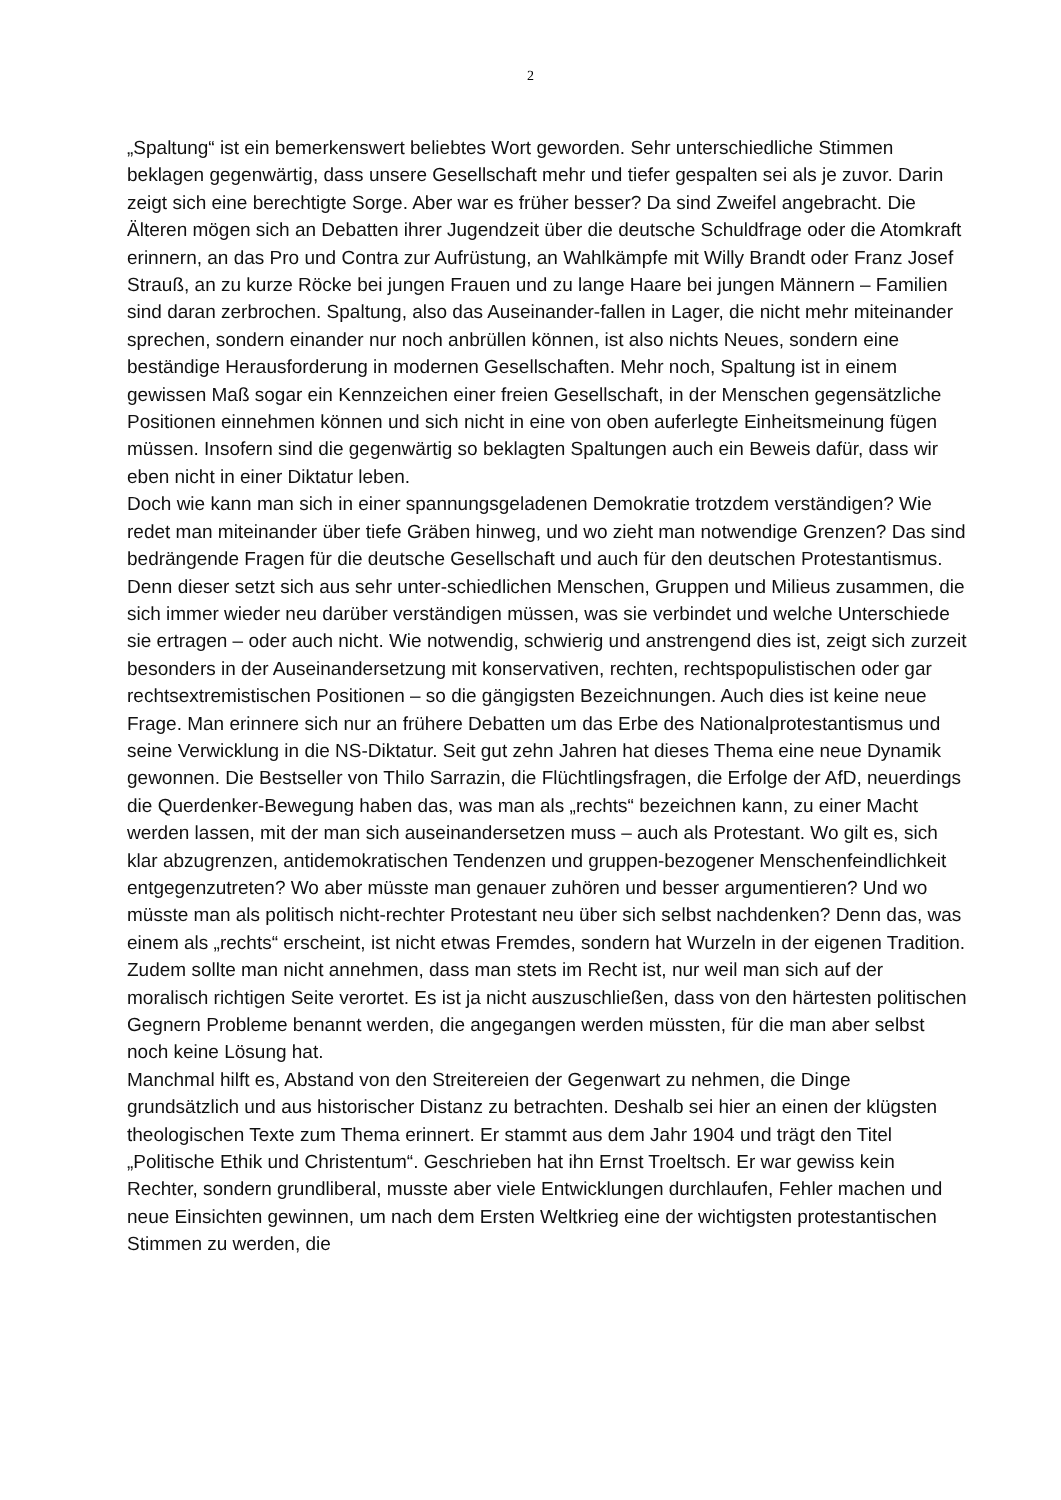2
„Spaltung“ ist ein bemerkenswert beliebtes Wort geworden. Sehr unterschiedliche Stimmen beklagen gegenwärtig, dass unsere Gesellschaft mehr und tiefer gespalten sei als je zuvor. Darin zeigt sich eine berechtigte Sorge. Aber war es früher besser? Da sind Zweifel angebracht. Die Älteren mögen sich an Debatten ihrer Jugendzeit über die deutsche Schuldfrage oder die Atomkraft erinnern, an das Pro und Contra zur Aufrüstung, an Wahlkämpfe mit Willy Brandt oder Franz Josef Strauß, an zu kurze Röcke bei jungen Frauen und zu lange Haare bei jungen Männern – Familien sind daran zerbrochen. Spaltung, also das Auseinander-fallen in Lager, die nicht mehr miteinander sprechen, sondern einander nur noch anbrüllen können, ist also nichts Neues, sondern eine beständige Herausforderung in modernen Gesellschaften. Mehr noch, Spaltung ist in einem gewissen Maß sogar ein Kennzeichen einer freien Gesellschaft, in der Menschen gegensätzliche Positionen einnehmen können und sich nicht in eine von oben auferlegte Einheitsmeinung fügen müssen. Insofern sind die gegenwärtig so beklagten Spaltungen auch ein Beweis dafür, dass wir eben nicht in einer Diktatur leben.
Doch wie kann man sich in einer spannungsgeladenen Demokratie trotzdem verständigen? Wie redet man miteinander über tiefe Gräben hinweg, und wo zieht man notwendige Grenzen? Das sind bedrängende Fragen für die deutsche Gesellschaft und auch für den deutschen Protestantismus. Denn dieser setzt sich aus sehr unter-schiedlichen Menschen, Gruppen und Milieus zusammen, die sich immer wieder neu darüber verständigen müssen, was sie verbindet und welche Unterschiede sie ertragen – oder auch nicht. Wie notwendig, schwierig und anstrengend dies ist, zeigt sich zurzeit besonders in der Auseinandersetzung mit konservativen, rechten, rechtspopulistischen oder gar rechtsextremistischen Positionen – so die gängigsten Bezeichnungen. Auch dies ist keine neue Frage. Man erinnere sich nur an frühere Debatten um das Erbe des Nationalprotestantismus und seine Verwicklung in die NS-Diktatur. Seit gut zehn Jahren hat dieses Thema eine neue Dynamik gewonnen. Die Bestseller von Thilo Sarrazin, die Flüchtlingsfragen, die Erfolge der AfD, neuerdings die Querdenker-Bewegung haben das, was man als „rechts“ bezeichnen kann, zu einer Macht werden lassen, mit der man sich auseinandersetzen muss – auch als Protestant. Wo gilt es, sich klar abzugrenzen, antidemokratischen Tendenzen und gruppen-bezogener Menschenfeindlichkeit entgegenzutreten? Wo aber müsste man genauer zuhören und besser argumentieren? Und wo müsste man als politisch nicht-rechter Protestant neu über sich selbst nachdenken? Denn das, was einem als „rechts“ erscheint, ist nicht etwas Fremdes, sondern hat Wurzeln in der eigenen Tradition. Zudem sollte man nicht annehmen, dass man stets im Recht ist, nur weil man sich auf der moralisch richtigen Seite verortet. Es ist ja nicht auszuschließen, dass von den härtesten politischen Gegnern Probleme benannt werden, die angegangen werden müssten, für die man aber selbst noch keine Lösung hat.
Manchmal hilft es, Abstand von den Streitereien der Gegenwart zu nehmen, die Dinge grundsätzlich und aus historischer Distanz zu betrachten. Deshalb sei hier an einen der klügsten theologischen Texte zum Thema erinnert. Er stammt aus dem Jahr 1904 und trägt den Titel „Politische Ethik und Christentum“. Geschrieben hat ihn Ernst Troeltsch. Er war gewiss kein Rechter, sondern grundliberal, musste aber viele Entwicklungen durchlaufen, Fehler machen und neue Einsichten gewinnen, um nach dem Ersten Weltkrieg eine der wichtigsten protestantischen Stimmen zu werden, die